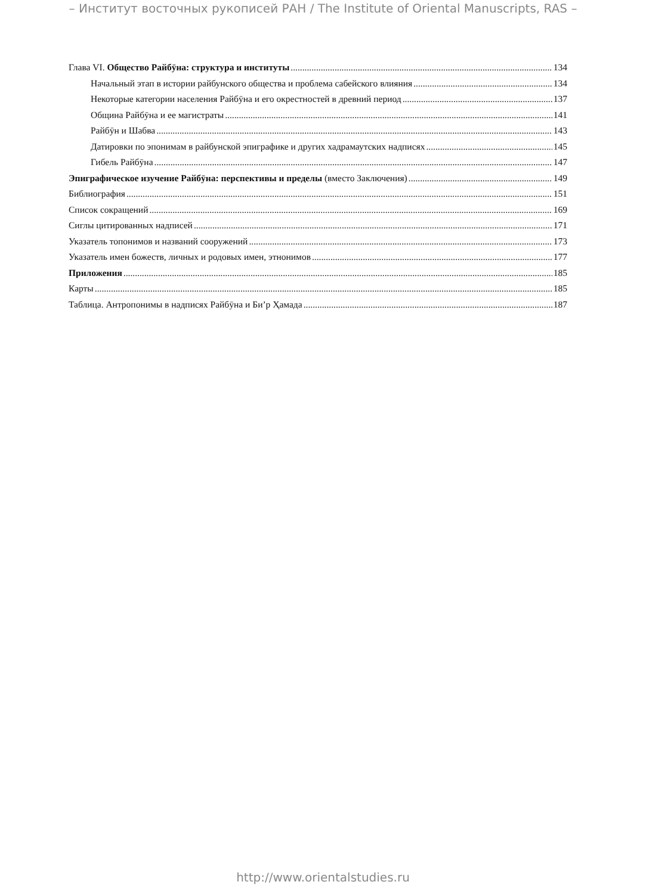– Институт восточных рукописей РАН / The Institute of Oriental Manuscripts, RAS –
Глава VI. Общество Райбӯна: структура и институты 134
Начальный этап в истории райбунского общества и проблема сабейского влияния 134
Некоторые категории населения Райбӯна и его окрестностей в древний период 137
Община Райбӯна и ее магистраты 141
Райбӯн и Шабва 143
Датировки по эпонимам в райбунской эпиграфике и других хадрамаутских надписях 145
Гибель Райбӯна 147
Эпиграфическое изучение Райбӯна: перспективы и пределы (вместо Заключения) 149
Библиография 151
Список сокращений 169
Сиглы цитированных надписей 171
Указатель топонимов и названий сооружений 173
Указатель имен божеств, личных и родовых имен, этнонимов 177
Приложения 185
Карты 185
Таблица. Антропонимы в надписях Райбӯна и Би’р Ҳамада 187
http://www.orientalstudies.ru